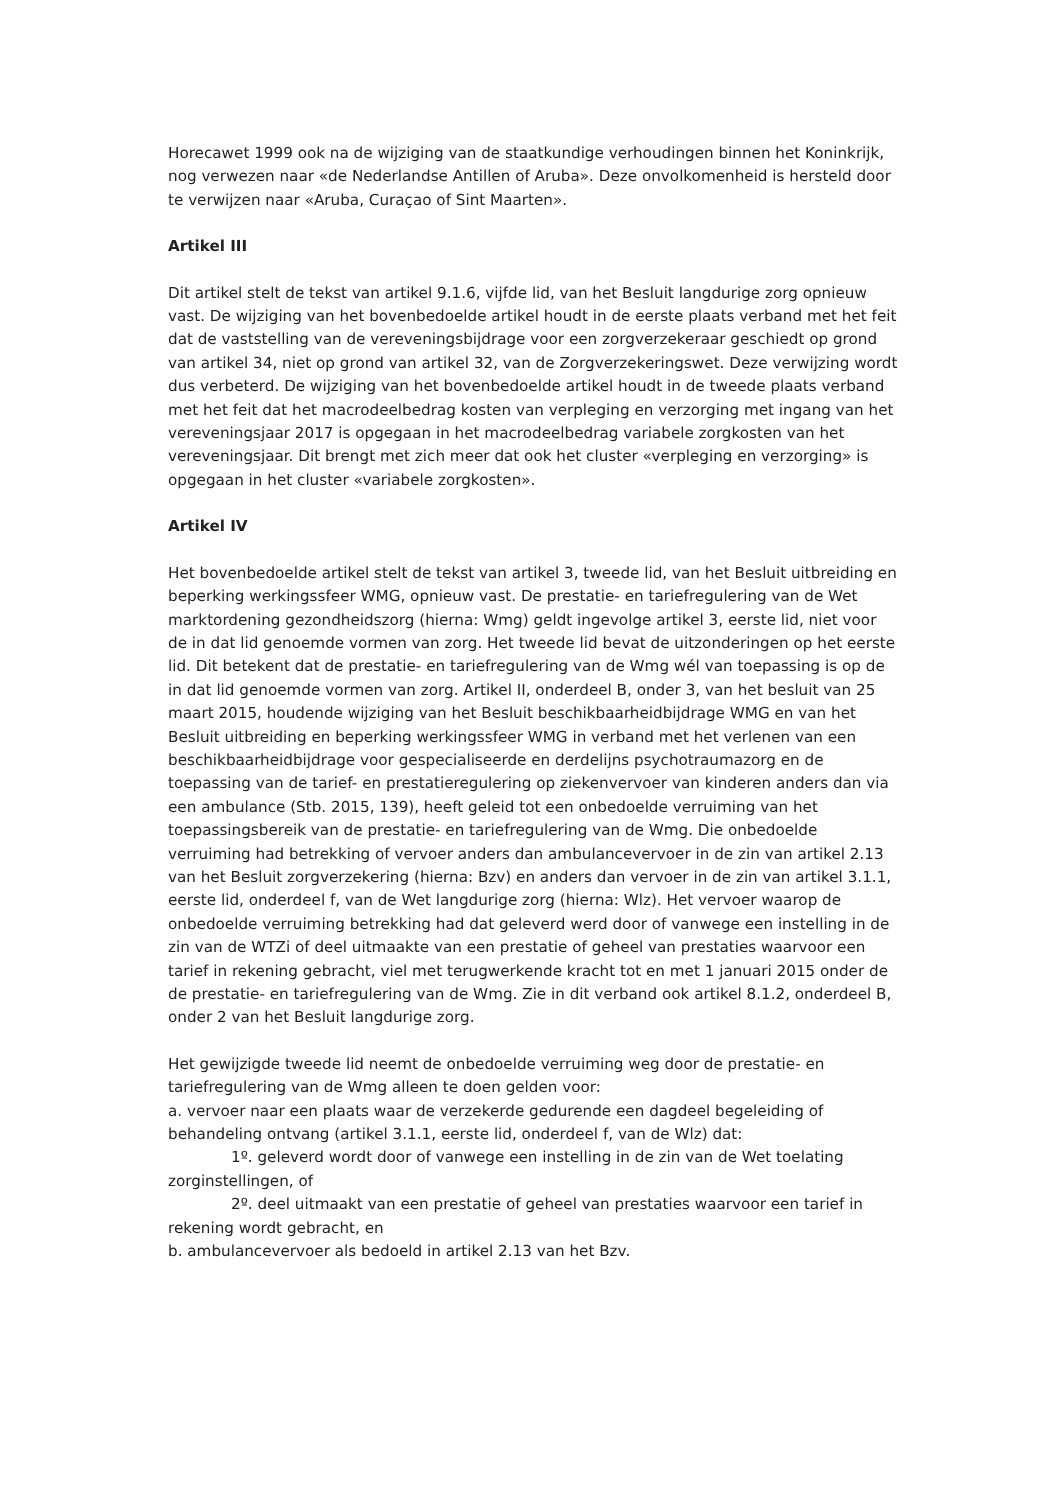Horecawet 1999 ook na de wijziging van de staatkundige verhoudingen binnen het Koninkrijk, nog verwezen naar «de Nederlandse Antillen of Aruba». Deze onvolkomenheid is hersteld door te verwijzen naar «Aruba, Curaçao of Sint Maarten».
Artikel III
Dit artikel stelt de tekst van artikel 9.1.6, vijfde lid, van het Besluit langdurige zorg opnieuw vast. De wijziging van het bovenbedoelde artikel houdt in de eerste plaats verband met het feit dat de vaststelling van de vereveningsbijdrage voor een zorgverzekeraar geschiedt op grond van artikel 34, niet op grond van artikel 32, van de Zorgverzekeringswet. Deze verwijzing wordt dus verbeterd. De wijziging van het bovenbedoelde artikel houdt in de tweede plaats verband met het feit dat het macrodeelbedrag kosten van verpleging en verzorging met ingang van het vereveningsjaar 2017 is opgegaan in het macrodeelbedrag variabele zorgkosten van het vereveningsjaar. Dit brengt met zich meer dat ook het cluster «verpleging en verzorging» is opgegaan in het cluster «variabele zorgkosten».
Artikel IV
Het bovenbedoelde artikel stelt de tekst van artikel 3, tweede lid, van het Besluit uitbreiding en beperking werkingssfeer WMG, opnieuw vast. De prestatie- en tariefregulering van de Wet marktordening gezondheidszorg (hierna: Wmg) geldt ingevolge artikel 3, eerste lid, niet voor de in dat lid genoemde vormen van zorg. Het tweede lid bevat de uitzonderingen op het eerste lid. Dit betekent dat de prestatie- en tariefregulering van de Wmg wél van toepassing is op de in dat lid genoemde vormen van zorg. Artikel II, onderdeel B, onder 3, van het besluit van 25 maart 2015, houdende wijziging van het Besluit beschikbaarheidbijdrage WMG en van het Besluit uitbreiding en beperking werkingssfeer WMG in verband met het verlenen van een beschikbaarheidbijdrage voor gespecialiseerde en derdelijns psychotraumazorg en de toepassing van de tarief- en prestatieregulering op ziekenvervoer van kinderen anders dan via een ambulance (Stb. 2015, 139), heeft geleid tot een onbedoelde verruiming van het toepassingsbereik van de prestatie- en tariefregulering van de Wmg. Die onbedoelde verruiming had betrekking of vervoer anders dan ambulancevervoer in de zin van artikel 2.13 van het Besluit zorgverzekering (hierna: Bzv) en anders dan vervoer in de zin van artikel 3.1.1, eerste lid, onderdeel f, van de Wet langdurige zorg (hierna: Wlz). Het vervoer waarop de onbedoelde verruiming betrekking had dat geleverd werd door of vanwege een instelling in de zin van de WTZi of deel uitmaakte van een prestatie of geheel van prestaties waarvoor een tarief in rekening gebracht, viel met terugwerkende kracht tot en met 1 januari 2015 onder de de prestatie- en tariefregulering van de Wmg. Zie in dit verband ook artikel 8.1.2, onderdeel B, onder 2 van het Besluit langdurige zorg.
Het gewijzigde tweede lid neemt de onbedoelde verruiming weg door de prestatie- en tariefregulering van de Wmg alleen te doen gelden voor:
a. vervoer naar een plaats waar de verzekerde gedurende een dagdeel begeleiding of behandeling ontvang (artikel 3.1.1, eerste lid, onderdeel f, van de Wlz) dat:
1º. geleverd wordt door of vanwege een instelling in de zin van de Wet toelating zorginstellingen, of
2º. deel uitmaakt van een prestatie of geheel van prestaties waarvoor een tarief in rekening wordt gebracht, en
b. ambulancevervoer als bedoeld in artikel 2.13 van het Bzv.